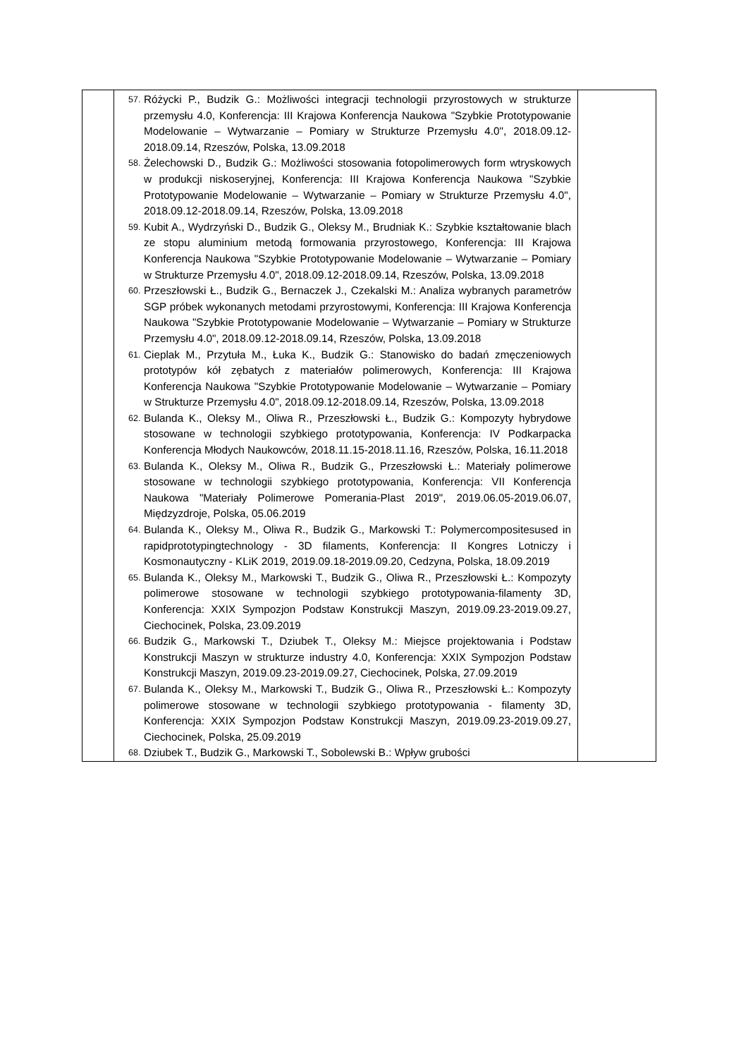| | 57. Różycki P., Budzik G.: Możliwości integracji technologii przyrostowych w strukturze przemysłu 4.0, Konferencja: III Krajowa Konferencja Naukowa "Szybkie Prototypowanie Modelowanie – Wytwarzanie – Pomiary w Strukturze Przemysłu 4.0", 2018.09.12-2018.09.14, Rzeszów, Polska, 13.09.2018 58. Żelechowski D., Budzik G.: Możliwości stosowania fotopolimerowych form wtryskowych w produkcji niskoseryjnej, Konferencja: III Krajowa Konferencja Naukowa "Szybkie Prototypowanie Modelowanie – Wytwarzanie – Pomiary w Strukturze Przemysłu 4.0", 2018.09.12-2018.09.14, Rzeszów, Polska, 13.09.2018 59. Kubit A., Wydrzyński D., Budzik G., Oleksy M., Brudniak K.: Szybkie kształtowanie blach ze stopu aluminium metodą formowania przyrostowego, Konferencja: III Krajowa Konferencja Naukowa "Szybkie Prototypowanie Modelowanie – Wytwarzanie – Pomiary w Strukturze Przemysłu 4.0", 2018.09.12-2018.09.14, Rzeszów, Polska, 13.09.2018 60. Przeszłowski Ł., Budzik G., Bernaczek J., Czekalski M.: Analiza wybranych parametrów SGP próbek wykonanych metodami przyrostowymi, Konferencja: III Krajowa Konferencja Naukowa "Szybkie Prototypowanie Modelowanie – Wytwarzanie – Pomiary w Strukturze Przemysłu 4.0", 2018.09.12-2018.09.14, Rzeszów, Polska, 13.09.2018 61. Cieplak M., Przytuła M., Łuka K., Budzik G.: Stanowisko do badań zmęczeniowych prototypów kół zębatych z materiałów polimerowych, Konferencja: III Krajowa Konferencja Naukowa "Szybkie Prototypowanie Modelowanie – Wytwarzanie – Pomiary w Strukturze Przemysłu 4.0", 2018.09.12-2018.09.14, Rzeszów, Polska, 13.09.2018 62. Bulanda K., Oleksy M., Oliwa R., Przeszłowski Ł., Budzik G.: Kompozyty hybrydowe stosowane w technologii szybkiego prototypowania, Konferencja: IV Podkarpacka Konferencja Młodych Naukowców, 2018.11.15-2018.11.16, Rzeszów, Polska, 16.11.2018 63. Bulanda K., Oleksy M., Oliwa R., Budzik G., Przeszłowski Ł.: Materiały polimerowe stosowane w technologii szybkiego prototypowania, Konferencja: VII Konferencja Naukowa "Materiały Polimerowe Pomerania-Plast 2019", 2019.06.05-2019.06.07, Międzyzdroje, Polska, 05.06.2019 64. Bulanda K., Oleksy M., Oliwa R., Budzik G., Markowski T.: Polymercompositesused in rapidprototypingtechnology - 3D filaments, Konferencja: II Kongres Lotniczy i Kosmonautyczny - KLiK 2019, 2019.09.18-2019.09.20, Cedzyna, Polska, 18.09.2019 65. Bulanda K., Oleksy M., Markowski T., Budzik G., Oliwa R., Przeszłowski Ł.: Kompozyty polimerowe stosowane w technologii szybkiego prototypowania-filamenty 3D, Konferencja: XXIX Sympozjon Podstaw Konstrukcji Maszyn, 2019.09.23-2019.09.27, Ciechocinek, Polska, 23.09.2019 66. Budzik G., Markowski T., Dziubek T., Oleksy M.: Miejsce projektowania i Podstaw Konstrukcji Maszyn w strukturze industry 4.0, Konferencja: XXIX Sympozjon Podstaw Konstrukcji Maszyn, 2019.09.23-2019.09.27, Ciechocinek, Polska, 27.09.2019 67. Bulanda K., Oleksy M., Markowski T., Budzik G., Oliwa R., Przeszłowski Ł.: Kompozyty polimerowe stosowane w technologii szybkiego prototypowania - filamenty 3D, Konferencja: XXIX Sympozjon Podstaw Konstrukcji Maszyn, 2019.09.23-2019.09.27, Ciechocinek, Polska, 25.09.2019 68. Dziubek T., Budzik G., Markowski T., Sobolewski B.: Wpływ grubości | |